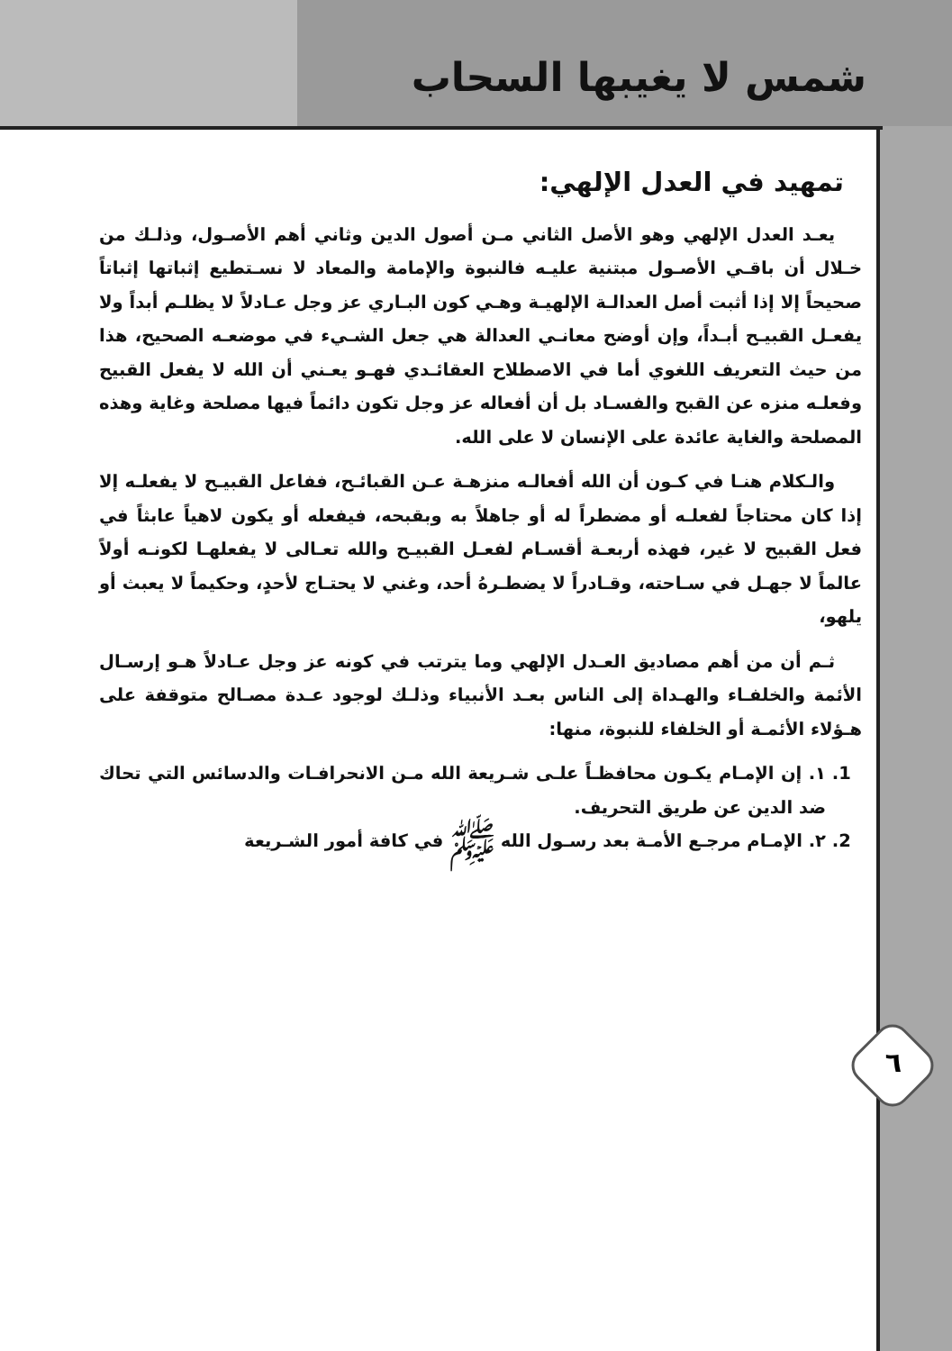٦
شمس لا يغيبها السحاب
تمهيد في العدل الإلهي:
يعـد العدل الإلهي وهو الأصل الثاني مـن أصول الدين وثاني أهم الأصـول، وذلـك من خـلال أن باقـي الأصـول مبتنية عليـه فالنبوة والإمامة والمعاد لا نسـتطيع إثباتها إثباتاً صحيحاً إلا إذا أثبت أصل العدالـة الإلهيـة وهـي كون البـاري عز وجل عـادلاً لا يظلـم أبداً ولا يفعـل القبيـح أبـداً، وإن أوضح معانـي العدالة هي جعل الشـيء في موضعـه الصحيح، هذا من حيث التعريف اللغوي أما في الاصطلاح العقائـدي فهـو يعـني أن الله لا يفعل القبيح وفعلـه منزه عن القبح والفسـاد بل أن أفعاله عز وجل تكون دائماً فيها مصلحة وغاية وهذه المصلحة والغاية عائدة على الإنسان لا على الله.
والـكلام هنـا في كـون أن الله أفعالـه منزهـة عـن القبائـح، ففاعل القبيـح لا يفعلـه إلا إذا كان محتاجاً لفعلـه أو مضطراً له أو جاهلاً به وبقبحه، فيفعله أو يكون لاهياً عابثاً في فعل القبيح لا غير، فهذه أربعـة أقسـام لفعـل القبيـح والله تعـالى لا يفعلهـا لكونـه أولاً عالماً لا جهـل في سـاحته، وقـادراً لا يضطـرهُ أحد، وغني لا يحتـاج لأحدٍ، وحكيماً لا يعبث أو يلهو،
ثـم أن من أهم مصاديق العـدل الإلهي وما يترتب في كونه عز وجل عـادلاً هـو إرسـال الأئمة والخلفـاء والهـداة إلى الناس بعـد الأنبياء وذلـك لوجود عـدة مصـالح متوقفة على هـؤلاء الأئمـة أو الخلفاء للنبوة، منها:
1. ١. إن الإمـام يكـون محافظـاً علـى شـريعة الله مـن الانحرافـات والدسائس التي تحاك ضد الدين عن طريق التحريف.
2. ٢. الإمـام مرجـع الأمـة بعد رسـول الله ﷺ في كافة أمور الشـريعة